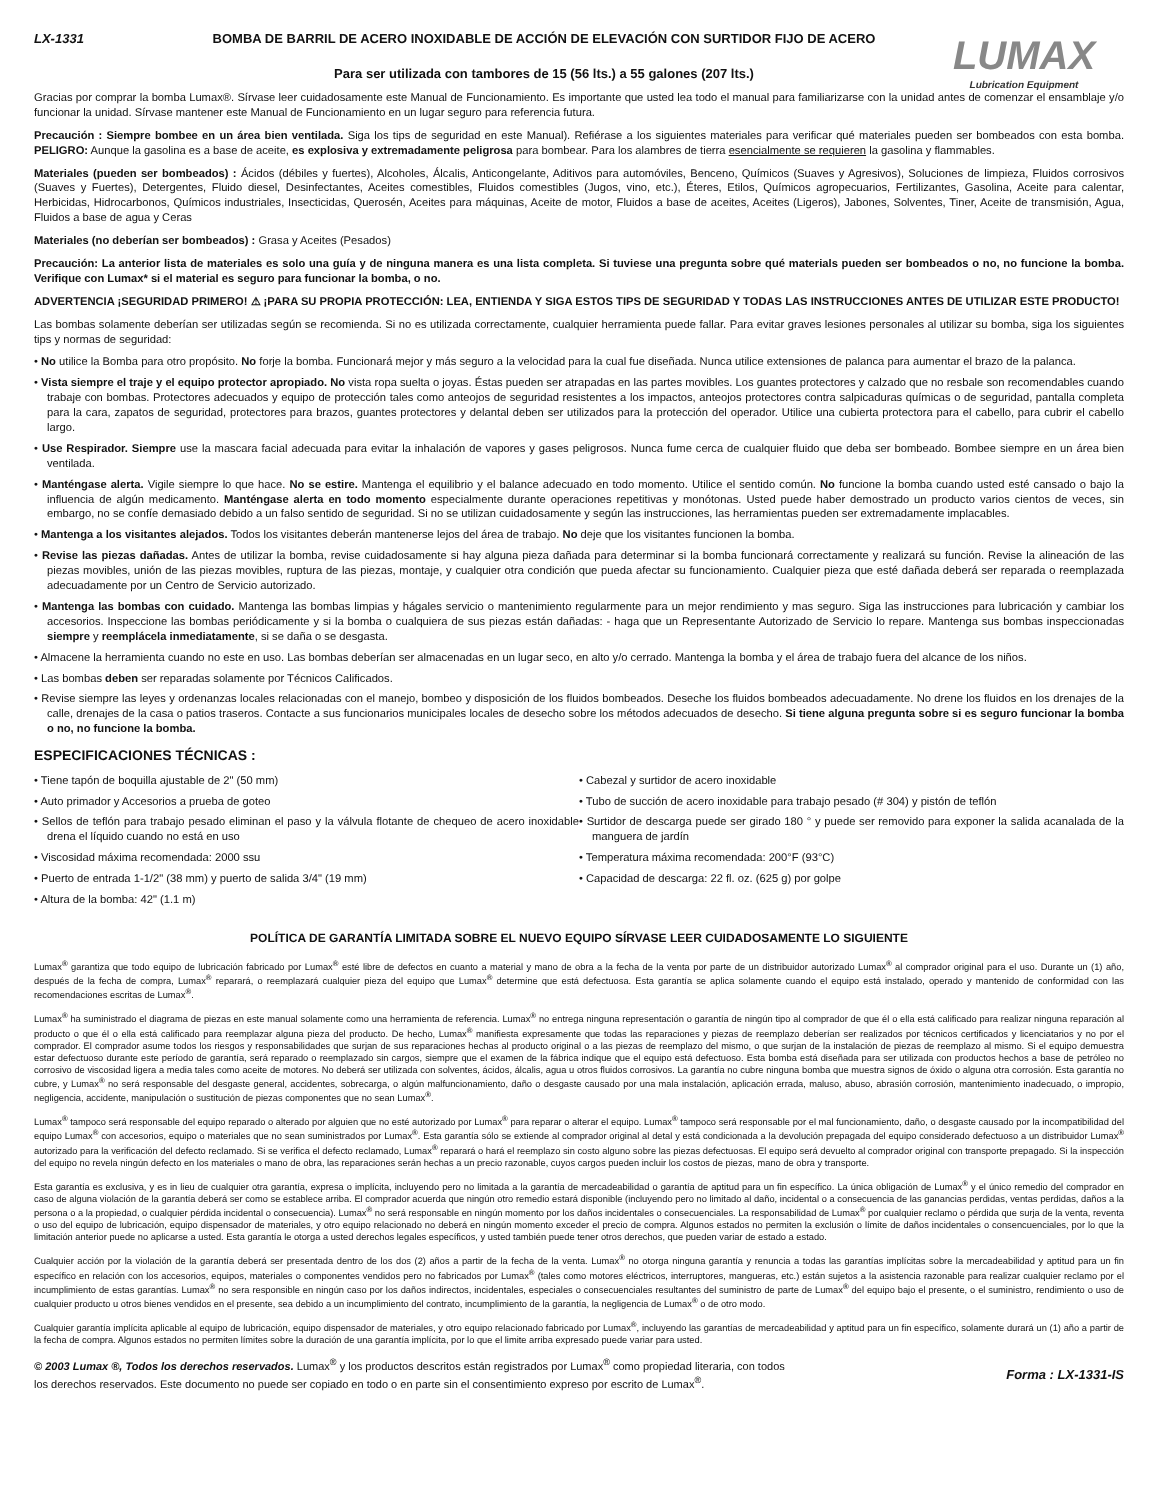LX-1331 BOMBA DE BARRIL DE ACERO INOXIDABLE DE ACCIÓN DE ELEVACIÓN CON SURTIDOR FIJO DE ACERO
Para ser utilizada con tambores de 15 (56 lts.) a 55 galones (207 lts.)
LUMAX
Lubrication Equipment
Gracias por comprar la bomba Lumax®. Sírvase leer cuidadosamente este Manual de Funcionamiento. Es importante que usted lea todo el manual para familiarizarse con la unidad antes de comenzar el ensamblaje y/o funcionar la unidad. Sírvase mantener este Manual de Funcionamiento en un lugar seguro para referencia futura.
Precaución : Siempre bombee en un área bien ventilada. Siga los tips de seguridad en este Manual). Refiérase a los siguientes materiales para verificar qué materiales pueden ser bombeados con esta bomba. PELIGRO: Aunque la gasolina es a base de aceite, es explosiva y extremadamente peligrosa para bombear. Para los alambres de tierra esencialmente se requieren la gasolina y flammables.
Materiales (pueden ser bombeados) : Ácidos (débiles y fuertes), Alcoholes, Álcalis, Anticongelante, Aditivos para automóviles, Benceno, Químicos (Suaves y Agresivos), Soluciones de limpieza, Fluidos corrosivos (Suaves y Fuertes), Detergentes, Fluido diesel, Desinfectantes, Aceites comestibles, Fluidos comestibles (Jugos, vino, etc.), Éteres, Etilos, Químicos agropecuarios, Fertilizantes, Gasolina, Aceite para calentar, Herbicidas, Hidrocarbonos, Químicos industriales, Insecticidas, Querosén, Aceites para máquinas, Aceite de motor, Fluidos a base de aceites, Aceites (Ligeros), Jabones, Solventes, Tiner, Aceite de transmisión, Agua, Fluidos a base de agua y Ceras
Materiales (no deberían ser bombeados) : Grasa y Aceites (Pesados)
Precaución: La anterior lista de materiales es solo una guía y de ninguna manera es una lista completa. Si tuviese una pregunta sobre qué materials pueden ser bombeados o no, no funcione la bomba. Verifique con Lumax* si el material es seguro para funcionar la bomba, o no.
ADVERTENCIA ¡SEGURIDAD PRIMERO! ⚠ ¡PARA SU PROPIA PROTECCIÓN: LEA, ENTIENDA Y SIGA ESTOS TIPS DE SEGURIDAD Y TODAS LAS INSTRUCCIONES ANTES DE UTILIZAR ESTE PRODUCTO!
Las bombas solamente deberían ser utilizadas según se recomienda. Si no es utilizada correctamente, cualquier herramienta puede fallar. Para evitar graves lesiones personales al utilizar su bomba, siga los siguientes tips y normas de seguridad:
• No utilice la Bomba para otro propósito. No forje la bomba. Funcionará mejor y más seguro a la velocidad para la cual fue diseñada. Nunca utilice extensiones de palanca para aumentar el brazo de la palanca.
• Vista siempre el traje y el equipo protector apropiado. No vista ropa suelta o joyas. Éstas pueden ser atrapadas en las partes movibles. Los guantes protectores y calzado que no resbale son recomendables cuando trabaje con bombas. Protectores adecuados y equipo de protección tales como anteojos de seguridad resistentes a los impactos, anteojos protectores contra salpicaduras químicas o de seguridad, pantalla completa para la cara, zapatos de seguridad, protectores para brazos, guantes protectores y delantal deben ser utilizados para la protección del operador. Utilice una cubierta protectora para el cabello, para cubrir el cabello largo.
• Use Respirador. Siempre use la mascara facial adecuada para evitar la inhalación de vapores y gases peligrosos. Nunca fume cerca de cualquier fluido que deba ser bombeado. Bombee siempre en un área bien ventilada.
• Manténgase alerta. Vigile siempre lo que hace. No se estire. Mantenga el equilibrio y el balance adecuado en todo momento. Utilice el sentido común. No funcione la bomba cuando usted esté cansado o bajo la influencia de algún medicamento. Manténgase alerta en todo momento especialmente durante operaciones repetitivas y monótonas. Usted puede haber demostrado un producto varios cientos de veces, sin embargo, no se confíe demasiado debido a un falso sentido de seguridad. Si no se utilizan cuidadosamente y según las instrucciones, las herramientas pueden ser extremadamente implacables.
• Mantenga a los visitantes alejados. Todos los visitantes deberán mantenerse lejos del área de trabajo. No deje que los visitantes funcionen la bomba.
• Revise las piezas dañadas. Antes de utilizar la bomba, revise cuidadosamente si hay alguna pieza dañada para determinar si la bomba funcionará correctamente y realizará su función. Revise la alineación de las piezas movibles, unión de las piezas movibles, ruptura de las piezas, montaje, y cualquier otra condición que pueda afectar su funcionamiento. Cualquier pieza que esté dañada deberá ser reparada o reemplazada adecuadamente por un Centro de Servicio autorizado.
• Mantenga las bombas con cuidado. Mantenga las bombas limpias y hágales servicio o mantenimiento regularmente para un mejor rendimiento y mas seguro. Siga las instrucciones para lubricación y cambiar los accesorios. Inspeccione las bombas periódicamente y si la bomba o cualquiera de sus piezas están dañadas: - haga que un Representante Autorizado de Servicio lo repare. Mantenga sus bombas inspeccionadas siempre y reemplácela inmediatamente, si se daña o se desgasta.
• Almacene la herramienta cuando no este en uso. Las bombas deberían ser almacenadas en un lugar seco, en alto y/o cerrado. Mantenga la bomba y el área de trabajo fuera del alcance de los niños.
• Las bombas deben ser reparadas solamente por Técnicos Calificados.
• Revise siempre las leyes y ordenanzas locales relacionadas con el manejo, bombeo y disposición de los fluidos bombeados. Deseche los fluidos bombeados adecuadamente. No drene los fluidos en los drenajes de la calle, drenajes de la casa o patios traseros. Contacte a sus funcionarios municipales locales de desecho sobre los métodos adecuados de desecho. Si tiene alguna pregunta sobre si es seguro funcionar la bomba o no, no funcione la bomba.
ESPECIFICACIONES TÉCNICAS :
• Tiene tapón de boquilla ajustable de 2" (50 mm)
• Auto primador y Accesorios a prueba de goteo
• Sellos de teflón para trabajo pesado eliminan el paso y la válvula flotante de chequeo de acero inoxidable drena el líquido cuando no está en uso
• Viscosidad máxima recomendada: 2000 ssu
• Puerto de entrada 1-1/2" (38 mm) y puerto de salida 3/4" (19 mm)
• Altura de la bomba: 42" (1.1 m)
• Cabezal y surtidor de acero inoxidable
• Tubo de succión de acero inoxidable para trabajo pesado (# 304) y pistón de teflón
• Surtidor de descarga puede ser girado 180 ° y puede ser removido para exponer la salida acanalada de la manguera de jardín
• Temperatura máxima recomendada: 200°F (93°C)
• Capacidad de descarga: 22 fl. oz. (625 g) por golpe
POLÍTICA DE GARANTÍA LIMITADA SOBRE EL NUEVO EQUIPO SÍRVASE LEER CUIDADOSAMENTE LO SIGUIENTE
Lumax<sup>®</sup> garantiza que todo equipo de lubricación fabricado por Lumax<sup>®</sup> esté libre de defectos en cuanto a material y mano de obra a la fecha de la venta por parte de un distribuidor autorizado Lumax<sup>®</sup> al comprador original para el uso. Durante un (1) año, después de la fecha de compra, Lumax<sup>®</sup> reparará, o reemplazará cualquier pieza del equipo que Lumax<sup>®</sup> determine que está defectuosa. Esta garantía se aplica solamente cuando el equipo está instalado, operado y mantenido de conformidad con las recomendaciones escritas de Lumax<sup>®</sup>.
Lumax<sup>®</sup> ha suministrado el diagrama de piezas en este manual solamente como una herramienta de referencia. Lumax<sup>®</sup> no entrega ninguna representación o garantía de ningún tipo al comprador de que él o ella está calificado para realizar ninguna reparación al producto o que él o ella está calificado para reemplazar alguna pieza del producto. De hecho, Lumax<sup>®</sup> manifiesta expresamente que todas las reparaciones y piezas de reemplazo deberían ser realizados por técnicos certificados y licenciatarios y no por el comprador. El comprador asume todos los riesgos y responsabilidades que surjan de sus reparaciones hechas al producto original o a las piezas de reemplazo del mismo, o que surjan de la instalación de piezas de reemplazo al mismo. Si el equipo demuestra estar defectuoso durante este período de garantía, será reparado o reemplazado sin cargos, siempre que el examen de la fábrica indique que el equipo está defectuoso. Esta bomba está diseñada para ser utilizada con productos hechos a base de petróleo no corrosivo de viscosidad ligera a media tales como aceite de motores. No deberá ser utilizada con solventes, ácidos, álcalis, agua u otros fluidos corrosivos. La garantía no cubre ninguna bomba que muestra signos de óxido o alguna otra corrosión. Esta garantía no cubre, y Lumax<sup>®</sup> no será responsable del desgaste general, accidentes, sobrecarga, o algún malfuncionamiento, daño o desgaste causado por una mala instalación, aplicación errada, maluso, abuso, abrasión corrosión, mantenimiento inadecuado, o impropio, negligencia, accidente, manipulación o sustitución de piezas componentes que no sean Lumax<sup>®</sup>.
Lumax<sup>®</sup> tampoco será responsable del equipo reparado o alterado por alguien que no esté autorizado por Lumax<sup>®</sup> para reparar o alterar el equipo. Lumax<sup>®</sup> tampoco será responsable por el mal funcionamiento, daño, o desgaste causado por la incompatibilidad del equipo Lumax<sup>®</sup> con accesorios, equipo o materiales que no sean suministrados por Lumax<sup>®</sup>. Esta garantía sólo se extiende al comprador original al detal y está condicionada a la devolución prepagada del equipo considerado defectuoso a un distribuidor Lumax<sup>®</sup> autorizado para la verificación del defecto reclamado. Si se verifica el defecto reclamado, Lumax<sup>®</sup> reparará o hará el reemplazo sin costo alguno sobre las piezas defectuosas. El equipo será devuelto al comprador original con transporte prepagado. Si la inspección del equipo no revela ningún defecto en los materiales o mano de obra, las reparaciones serán hechas a un precio razonable, cuyos cargos pueden incluir los costos de piezas, mano de obra y transporte.
Esta garantía es exclusiva, y es in lieu de cualquier otra garantía, expresa o implícita, incluyendo pero no limitada a la garantía de mercadeabilidad o garantía de aptitud para un fin específico. La única obligación de Lumax<sup>®</sup> y el único remedio del comprador en caso de alguna violación de la garantía deberá ser como se establece arriba. El comprador acuerda que ningún otro remedio estará disponible (incluyendo pero no limitado al daño, incidental o a consecuencia de las ganancias perdidas, ventas perdidas, daños a la persona o a la propiedad, o cualquier pérdida incidental o consecuencia). Lumax<sup>®</sup> no será responsable en ningún momento por los daños incidentales o consecuenciales. La responsabilidad de Lumax<sup>®</sup> por cualquier reclamo o pérdida que surja de la venta, reventa o uso del equipo de lubricación, equipo dispensador de materiales, y otro equipo relacionado no deberá en ningún momento exceder el precio de compra. Algunos estados no permiten la exclusión o límite de daños incidentales o consencuenciales, por lo que la limitación anterior puede no aplicarse a usted. Esta garantía le otorga a usted derechos legales específicos, y usted también puede tener otros derechos, que pueden variar de estado a estado.
Cualquier acción por la violación de la garantía deberá ser presentada dentro de los dos (2) años a partir de la fecha de la venta. Lumax<sup>®</sup> no otorga ninguna garantía y renuncia a todas las garantías implícitas sobre la mercadeabilidad y aptitud para un fin específico en relación con los accesorios, equipos, materiales o componentes vendidos pero no fabricados por Lumax<sup>®</sup> (tales como motores eléctricos, interruptores, mangueras, etc.) están sujetos a la asistencia razonable para realizar cualquier reclamo por el incumplimiento de estas garantías. Lumax<sup>®</sup> no sera responsible en ningún caso por los daños indirectos, incidentales, especiales o consecuenciales resultantes del suministro de parte de Lumax<sup>®</sup> del equipo bajo el presente, o el suministro, rendimiento o uso de cualquier producto u otros bienes vendidos en el presente, sea debido a un incumplimiento del contrato, incumplimiento de la garantía, la negligencia de Lumax<sup>®</sup> o de otro modo.
Cualquier garantía implícita aplicable al equipo de lubricación, equipo dispensador de materiales, y otro equipo relacionado fabricado por Lumax<sup>®</sup>, incluyendo las garantías de mercadeabilidad y aptitud para un fin específico, solamente durará un (1) año a partir de la fecha de compra. Algunos estados no permiten límites sobre la duración de una garantía implícita, por lo que el limite arriba expresado puede variar para usted.
© 2003 Lumax ®, Todos los derechos reservados. Lumax<sup>®</sup> y los productos descritos están registrados por Lumax<sup>®</sup> como propiedad literaria, con todos
los derechos reservados. Este documento no puede ser copiado en todo o en parte sin el consentimiento expreso por escrito de Lumax<sup>®</sup>.
Forma : LX-1331-IS